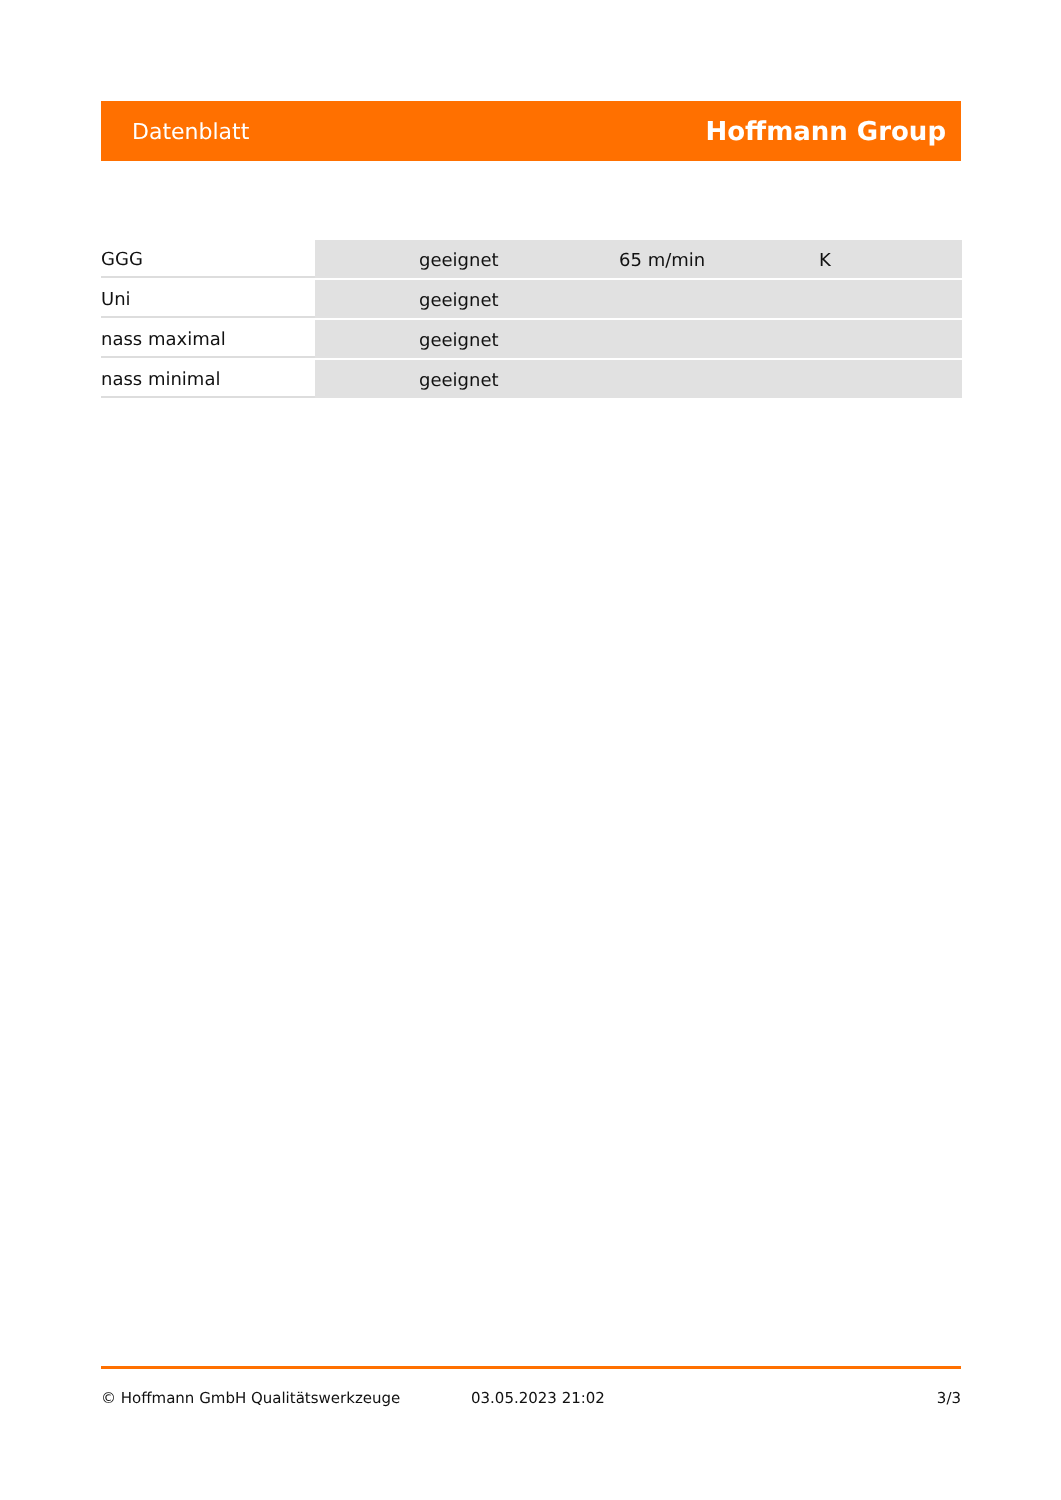Datenblatt Hoffmann Group
| GGG | geeignet | 65 m/min | K |
| Uni | geeignet | | |
| nass maximal | geeignet | | |
| nass minimal | geeignet | | |
© Hoffmann GmbH Qualitätswerkzeuge 03.05.2023 21:02 3/3